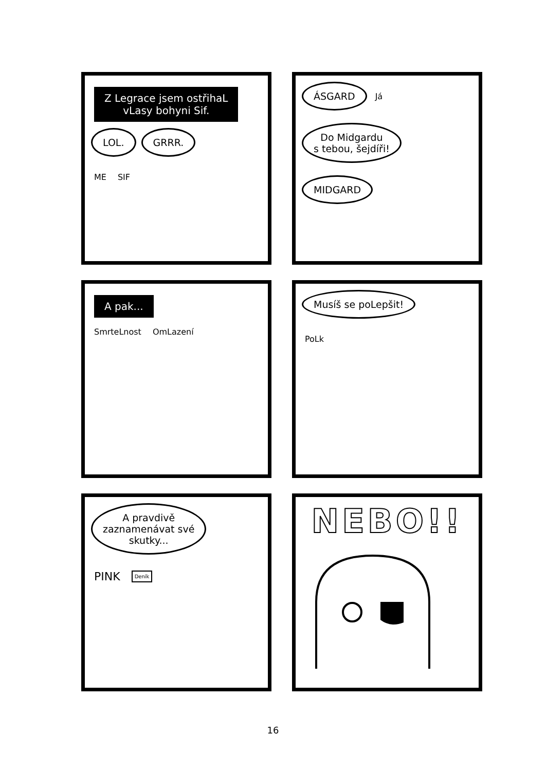Z Legrace jsem ostřihaL
vLasy bohyni Sif.
LOL. GRRR.
ME SIF
ÁSGARD Já
Do Midgardu
s tebou, šejdíři!
MIDGARD
A pak...
SmrteLnost OmLazení
Musíš se poLepšit!
PoLk
A pravdivě
zaznamenávat své
skutky...
PINK Deník
NEBO!!
16